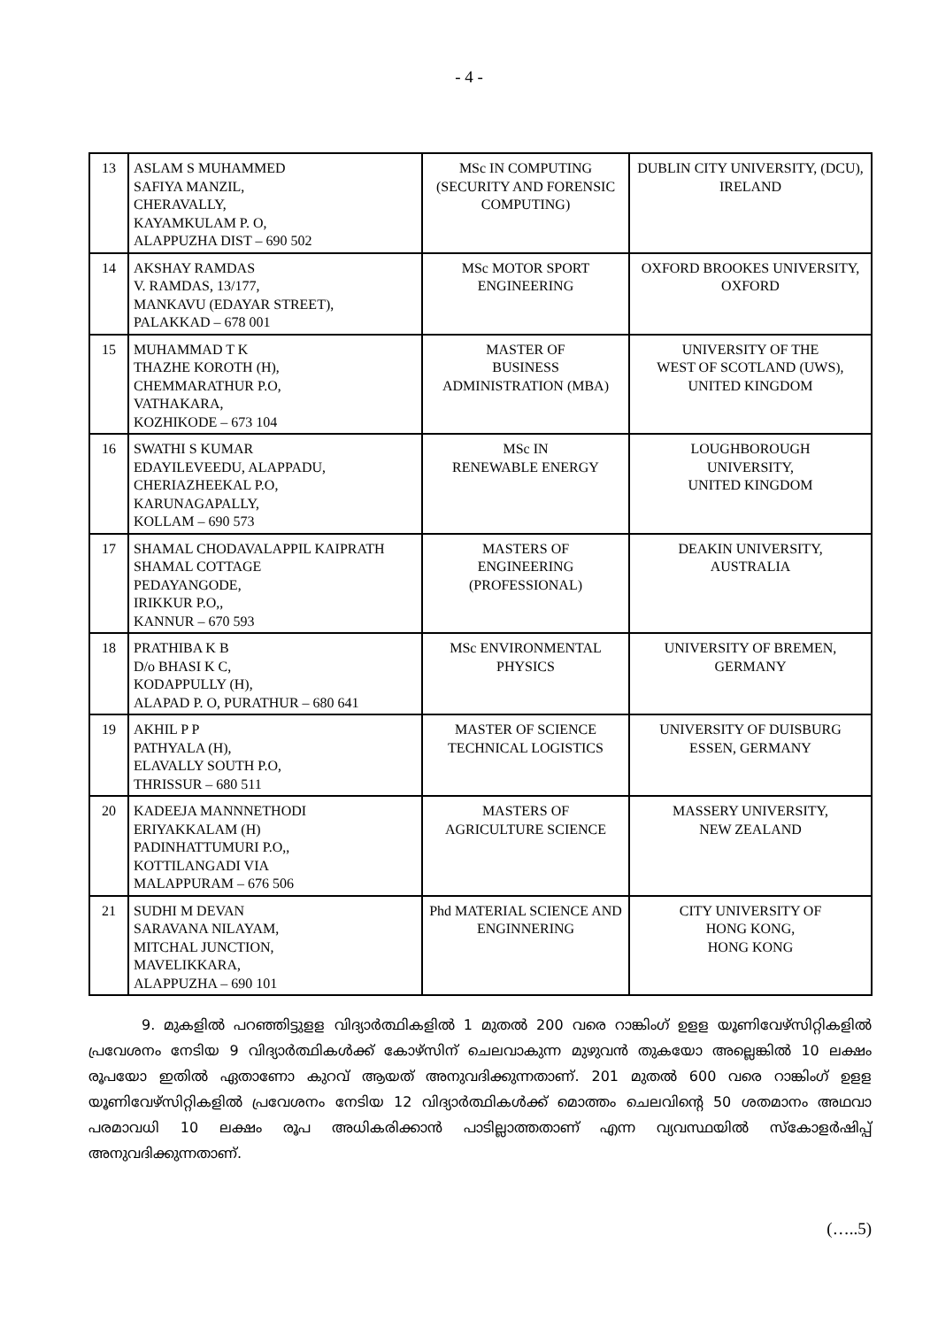- 4 -
| 13 | ASLAM S MUHAMMED SAFIYA MANZIL, CHERAVALLY, KAYAMKULAM P. O, ALAPPUZHA DIST – 690 502 | MSc IN COMPUTING (SECURITY AND FORENSIC COMPUTING) | DUBLIN CITY UNIVERSITY, (DCU), IRELAND |
| 14 | AKSHAY RAMDAS V. RAMDAS, 13/177, MANKAVU (EDAYAR STREET), PALAKKAD – 678 001 | MSc MOTOR SPORT ENGINEERING | OXFORD BROOKES UNIVERSITY, OXFORD |
| 15 | MUHAMMAD T K THAZHE KOROTH (H), CHEMMARATHUR P.O, VATHAKARA, KOZHIKODE – 673 104 | MASTER OF BUSINESS ADMINISTRATION (MBA) | UNIVERSITY OF THE WEST OF SCOTLAND (UWS), UNITED KINGDOM |
| 16 | SWATHI S KUMAR EDAYILEVEEDU, ALAPPADU, CHERIAZHEEKAL P.O, KARUNAGAPALLY, KOLLAM – 690 573 | MSc IN RENEWABLE ENERGY | LOUGHBOROUGH UNIVERSITY, UNITED KINGDOM |
| 17 | SHAMAL CHODAVALAPPIL KAIPRATH SHAMAL COTTAGE PEDAYANGODE, IRIKKUR P.O,, KANNUR – 670 593 | MASTERS OF ENGINEERING (PROFESSIONAL) | DEAKIN UNIVERSITY, AUSTRALIA |
| 18 | PRATHIBA K B D/o BHASI K C, KODAPPULLY (H), ALAPAD P. O, PURATHUR – 680 641 | MSc ENVIRONMENTAL PHYSICS | UNIVERSITY OF BREMEN, GERMANY |
| 19 | AKHIL P P PATHYALA (H), ELAVALLY SOUTH P.O, THRISSUR – 680 511 | MASTER OF SCIENCE TECHNICAL LOGISTICS | UNIVERSITY OF DUISBURG ESSEN, GERMANY |
| 20 | KADEEJA MANNNETHODI ERIYAKKALAM (H) PADINHATTUMURI P.O,, KOTTILANGADI VIA MALAPPURAM – 676 506 | MASTERS OF AGRICULTURE SCIENCE | MASSERY UNIVERSITY, NEW ZEALAND |
| 21 | SUDHI M DEVAN SARAVANA NILAYAM, MITCHAL JUNCTION, MAVELIKKARA, ALAPPUZHA – 690 101 | Phd MATERIAL SCIENCE AND ENGINNERING | CITY UNIVERSITY OF HONG KONG, HONG KONG |
9. മുകളിൽ പറഞ്ഞിട്ടുളള വിദ്യാർത്ഥികളിൽ 1 മുതൽ 200 വരെ റാങ്കിംഗ് ഉളള യൂണിവേഴ്സിറ്റികളിൽ പ്രവേശനം നേടിയ 9 വിദ്യാർത്ഥികൾക്ക് കോഴ്സിന് ചെലവാകുന്ന മുഴുവൻ തുകയോ അല്ലെങ്കിൽ 10 ലക്ഷം രൂപയോ ഇതിൽ ഏതാണോ കുറവ് ആയത് അനുവദിക്കുന്നതാണ്. 201 മുതൽ 600 വരെ റാങ്കിംഗ് ഉളള യൂണിവേഴ്സിറ്റികളിൽ പ്രവേശനം നേടിയ 12 വിദ്യാർത്ഥികൾക്ക് മൊത്തം ചെലവിന്റെ 50 ശതമാനം അഥവാ പരമാവധി 10 ലക്ഷം രൂപ അധികരിക്കാൻ പാടില്ലാത്തതാണ് എന്ന വ്യവസ്ഥയിൽ സ്കോളർഷിപ്പ് അനുവദിക്കുന്നതാണ്.
(…..5)